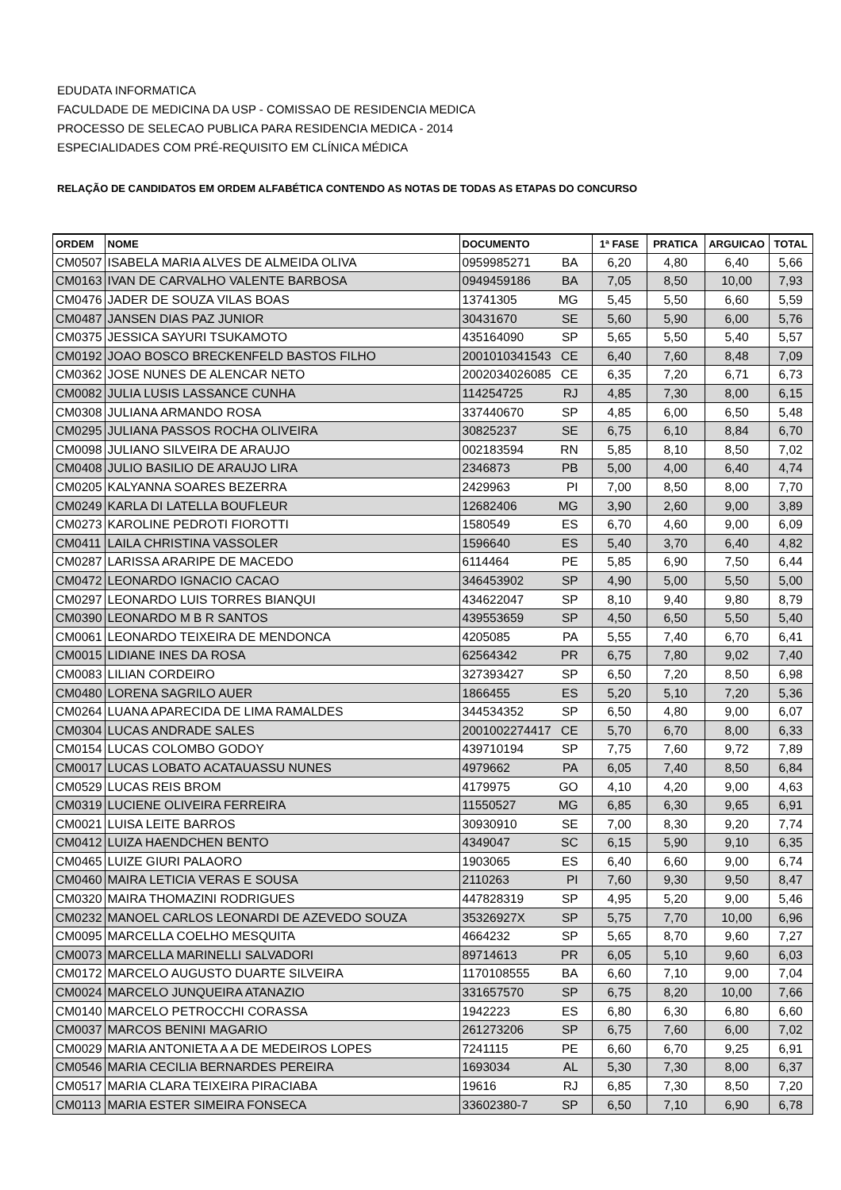EDUDATA INFORMATICA
FACULDADE DE MEDICINA DA USP - COMISSAO DE RESIDENCIA MEDICA
PROCESSO DE SELECAO PUBLICA PARA RESIDENCIA MEDICA - 2014
ESPECIALIDADES COM PRÉ-REQUISITO EM CLÍNICA MÉDICA
RELAÇÃO DE CANDIDATOS EM ORDEM ALFABÉTICA CONTENDO AS NOTAS DE TODAS AS ETAPAS DO CONCURSO
| ORDEM | NOME | DOCUMENTO | 1ª FASE | PRATICA | ARGUICAO | TOTAL |
| --- | --- | --- | --- | --- | --- | --- |
| CM0507 | ISABELA MARIA ALVES DE ALMEIDA OLIVA | 0959985271 BA | 6,20 | 4,80 | 6,40 | 5,66 |
| CM0163 | IVAN DE CARVALHO VALENTE BARBOSA | 0949459186 BA | 7,05 | 8,50 | 10,00 | 7,93 |
| CM0476 | JADER DE SOUZA VILAS BOAS | 13741305 MG | 5,45 | 5,50 | 6,60 | 5,59 |
| CM0487 | JANSEN DIAS PAZ JUNIOR | 30431670 SE | 5,60 | 5,90 | 6,00 | 5,76 |
| CM0375 | JESSICA SAYURI TSUKAMOTO | 435164090 SP | 5,65 | 5,50 | 5,40 | 5,57 |
| CM0192 | JOAO BOSCO BRECKENFELD BASTOS FILHO | 2001010341543 CE | 6,40 | 7,60 | 8,48 | 7,09 |
| CM0362 | JOSE NUNES DE ALENCAR NETO | 2002034026085 CE | 6,35 | 7,20 | 6,71 | 6,73 |
| CM0082 | JULIA LUSIS LASSANCE CUNHA | 114254725 RJ | 4,85 | 7,30 | 8,00 | 6,15 |
| CM0308 | JULIANA ARMANDO ROSA | 337440670 SP | 4,85 | 6,00 | 6,50 | 5,48 |
| CM0295 | JULIANA PASSOS ROCHA OLIVEIRA | 30825237 SE | 6,75 | 6,10 | 8,84 | 6,70 |
| CM0098 | JULIANO SILVEIRA DE ARAUJO | 002183594 RN | 5,85 | 8,10 | 8,50 | 7,02 |
| CM0408 | JULIO BASILIO DE ARAUJO LIRA | 2346873 PB | 5,00 | 4,00 | 6,40 | 4,74 |
| CM0205 | KALYANNA SOARES BEZERRA | 2429963 PI | 7,00 | 8,50 | 8,00 | 7,70 |
| CM0249 | KARLA DI LATELLA BOUFLEUR | 12682406 MG | 3,90 | 2,60 | 9,00 | 3,89 |
| CM0273 | KAROLINE PEDROTI FIOROTTI | 1580549 ES | 6,70 | 4,60 | 9,00 | 6,09 |
| CM0411 | LAILA CHRISTINA VASSOLER | 1596640 ES | 5,40 | 3,70 | 6,40 | 4,82 |
| CM0287 | LARISSA ARARIPE DE MACEDO | 6114464 PE | 5,85 | 6,90 | 7,50 | 6,44 |
| CM0472 | LEONARDO IGNACIO CACAO | 346453902 SP | 4,90 | 5,00 | 5,50 | 5,00 |
| CM0297 | LEONARDO LUIS TORRES BIANQUI | 434622047 SP | 8,10 | 9,40 | 9,80 | 8,79 |
| CM0390 | LEONARDO M B R SANTOS | 439553659 SP | 4,50 | 6,50 | 5,50 | 5,40 |
| CM0061 | LEONARDO TEIXEIRA DE MENDONCA | 4205085 PA | 5,55 | 7,40 | 6,70 | 6,41 |
| CM0015 | LIDIANE INES DA ROSA | 62564342 PR | 6,75 | 7,80 | 9,02 | 7,40 |
| CM0083 | LILIAN CORDEIRO | 327393427 SP | 6,50 | 7,20 | 8,50 | 6,98 |
| CM0480 | LORENA SAGRILO AUER | 1866455 ES | 5,20 | 5,10 | 7,20 | 5,36 |
| CM0264 | LUANA APARECIDA DE LIMA RAMALDES | 344534352 SP | 6,50 | 4,80 | 9,00 | 6,07 |
| CM0304 | LUCAS ANDRADE SALES | 2001002274417 CE | 5,70 | 6,70 | 8,00 | 6,33 |
| CM0154 | LUCAS COLOMBO GODOY | 439710194 SP | 7,75 | 7,60 | 9,72 | 7,89 |
| CM0017 | LUCAS LOBATO ACATAUASSU NUNES | 4979662 PA | 6,05 | 7,40 | 8,50 | 6,84 |
| CM0529 | LUCAS REIS BROM | 4179975 GO | 4,10 | 4,20 | 9,00 | 4,63 |
| CM0319 | LUCIENE OLIVEIRA FERREIRA | 11550527 MG | 6,85 | 6,30 | 9,65 | 6,91 |
| CM0021 | LUISA LEITE BARROS | 30930910 SE | 7,00 | 8,30 | 9,20 | 7,74 |
| CM0412 | LUIZA HAENDCHEN BENTO | 4349047 SC | 6,15 | 5,90 | 9,10 | 6,35 |
| CM0465 | LUIZE GIURI PALAORO | 1903065 ES | 6,40 | 6,60 | 9,00 | 6,74 |
| CM0460 | MAIRA LETICIA VERAS E SOUSA | 2110263 PI | 7,60 | 9,30 | 9,50 | 8,47 |
| CM0320 | MAIRA THOMAZINI RODRIGUES | 447828319 SP | 4,95 | 5,20 | 9,00 | 5,46 |
| CM0232 | MANOEL CARLOS LEONARDI DE AZEVEDO SOUZA | 35326927X SP | 5,75 | 7,70 | 10,00 | 6,96 |
| CM0095 | MARCELLA COELHO MESQUITA | 4664232 SP | 5,65 | 8,70 | 9,60 | 7,27 |
| CM0073 | MARCELLA MARINELLI SALVADORI | 89714613 PR | 6,05 | 5,10 | 9,60 | 6,03 |
| CM0172 | MARCELO AUGUSTO DUARTE SILVEIRA | 1170108555 BA | 6,60 | 7,10 | 9,00 | 7,04 |
| CM0024 | MARCELO JUNQUEIRA ATANAZIO | 331657570 SP | 6,75 | 8,20 | 10,00 | 7,66 |
| CM0140 | MARCELO PETROCCHI CORASSA | 1942223 ES | 6,80 | 6,30 | 6,80 | 6,60 |
| CM0037 | MARCOS BENINI MAGARIO | 261273206 SP | 6,75 | 7,60 | 6,00 | 7,02 |
| CM0029 | MARIA ANTONIETA A A DE MEDEIROS LOPES | 7241115 PE | 6,60 | 6,70 | 9,25 | 6,91 |
| CM0546 | MARIA CECILIA BERNARDES PEREIRA | 1693034 AL | 5,30 | 7,30 | 8,00 | 6,37 |
| CM0517 | MARIA CLARA TEIXEIRA PIRACIABA | 19616 RJ | 6,85 | 7,30 | 8,50 | 7,20 |
| CM0113 | MARIA ESTER SIMEIRA FONSECA | 33602380-7 SP | 6,50 | 7,10 | 6,90 | 6,78 |